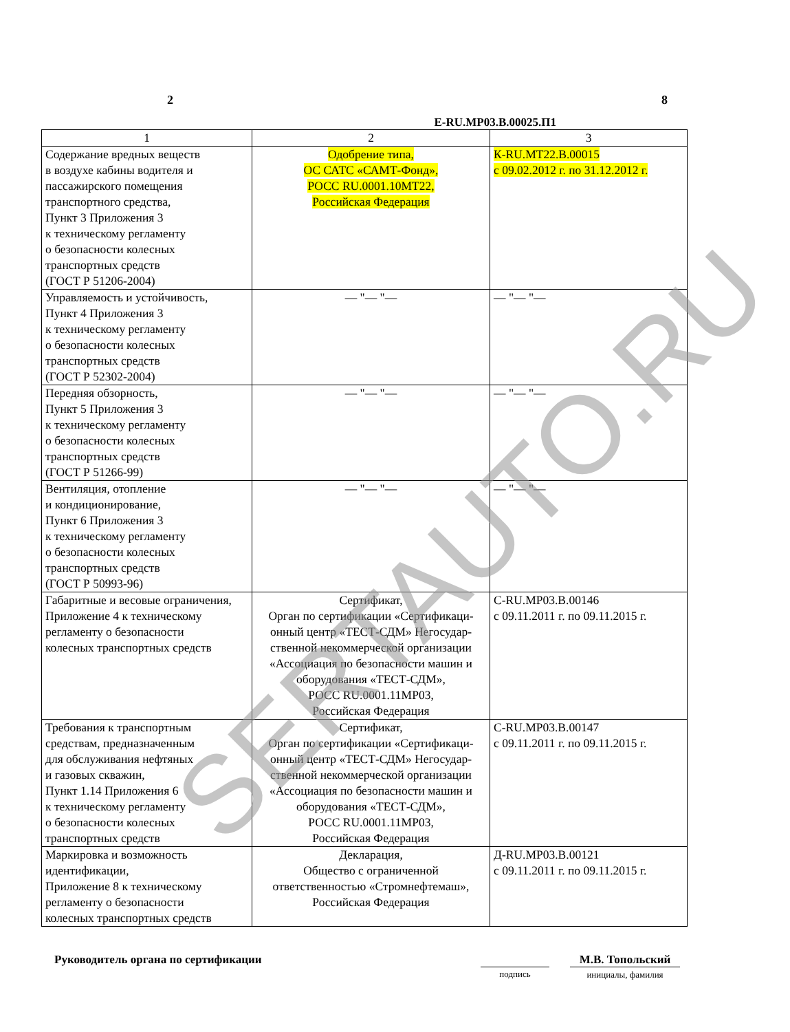2 8
Е-RU.МР03.В.00025.П1
| 1 | 2 | 3 |
| Содержание вредных веществ в воздухе кабины водителя и пассажирского помещения транспортного средства, Пункт 3 Приложения 3 к техническому регламенту о безопасности колесных транспортных средств (ГОСТ Р 51206-2004) | Одобрение типа, ОС САТС «САМТ-Фонд», РОСС RU.0001.10МТ22, Российская Федерация | К-RU.МТ22.В.00015 с 09.02.2012 г. по 31.12.2012 г. |
| Управляемость и устойчивость, Пункт 4 Приложения 3 к техническому регламенту о безопасности колесных транспортных средств (ГОСТ Р 52302-2004) | — "— "— | — "— "— |
| Передняя обзорность, Пункт 5 Приложения 3 к техническому регламенту о безопасности колесных транспортных средств (ГОСТ Р 51266-99) | — "— "— | — "— "— |
| Вентиляция, отопление и кондиционирование, Пункт 6 Приложения 3 к техническому регламенту о безопасности колесных транспортных средств (ГОСТ Р 50993-96) | — "— "— | — "— "— |
| Габаритные и весовые ограничения, Приложение 4 к техническому регламенту о безопасности колесных транспортных средств | Сертификат, Орган по сертификации «Сертификаци- онный центр «ТЕСТ-СДМ» Негосудар- ственной некоммерческой организации «Ассоциация по безопасности машин и оборудования «ТЕСТ-СДМ», РОСС RU.0001.11МР03, Российская Федерация | С-RU.МР03.В.00146 с 09.11.2011 г. по 09.11.2015 г. |
| Требования к транспортным средствам, предназначенным для обслуживания нефтяных и газовых скважин, Пункт 1.14 Приложения 6 к техническому регламенту о безопасности колесных транспортных средств | Сертификат, Орган по сертификации «Сертификаци- онный центр «ТЕСТ-СДМ» Негосудар- ственной некоммерческой организации «Ассоциация по безопасности машин и оборудования «ТЕСТ-СДМ», РОСС RU.0001.11МР03, Российская Федерация | С-RU.МР03.В.00147 с 09.11.2011 г. по 09.11.2015 г. |
| Маркировка и возможность идентификации, Приложение 8 к техническому регламенту о безопасности колесных транспортных средств | Декларация, Общество с ограниченной ответственностью «Стромнефтемаш», Российская Федерация | Д-RU.МР03.В.00121 с 09.11.2011 г. по 09.11.2015 г. |
Руководитель органа по сертификации
подпись
М.В. Топольский
инициалы, фамилия
SERTAUTO.RU